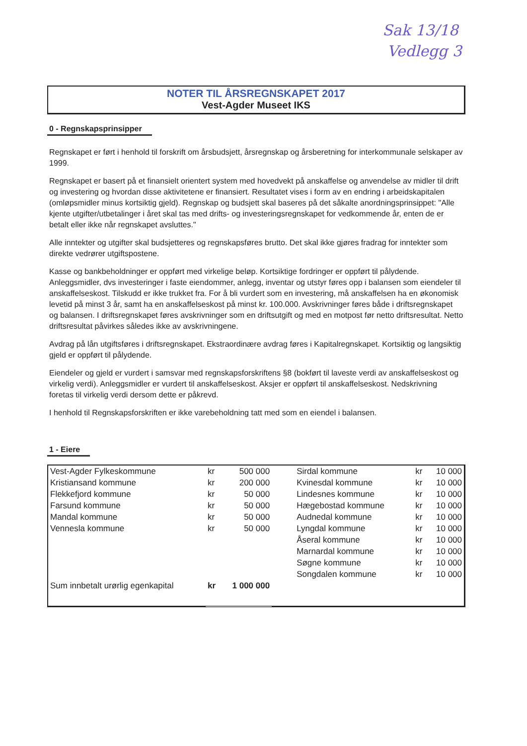Sak 13/18
Vedlegg 3
NOTER TIL ÅRSREGNSKAPET 2017
Vest-Agder Museet IKS
0 - Regnskapsprinsipper
Regnskapet er ført i henhold til forskrift om årsbudsjett, årsregnskap og årsberetning for interkommunale selskaper av 1999.
Regnskapet er basert på et finansielt orientert system med hovedvekt på anskaffelse og anvendelse av midler til drift og investering og hvordan disse aktivitetene er finansiert. Resultatet vises i form av en endring i arbeidskapitalen (omløpsmidler minus kortsiktig gjeld). Regnskap og budsjett skal baseres på det såkalte anordningsprinsippet: "Alle kjente utgifter/utbetalinger i året skal tas med drifts- og investeringsregnskapet for vedkommende år, enten de er betalt eller ikke når regnskapet avsluttes."
Alle inntekter og utgifter skal budsjetteres og regnskapsføres brutto. Det skal ikke gjøres fradrag for inntekter som direkte vedrører utgiftspostene.
Kasse og bankbeholdninger er oppført med virkelige beløp. Kortsiktige fordringer er oppført til pålydende. Anleggsmidler, dvs investeringer i faste eiendommer, anlegg, inventar og utstyr føres opp i balansen som eiendeler til anskaffelseskost. Tilskudd er ikke trukket fra. For å bli vurdert som en investering, må anskaffelsen ha en økonomisk levetid på minst 3 år, samt ha en anskaffelseskost på minst kr. 100.000. Avskrivninger føres både i driftsregnskapet og balansen. I driftsregnskapet føres avskrivninger som en driftsutgift og med en motpost før netto driftsresultat. Netto driftsresultat påvirkes således ikke av avskrivningene.
Avdrag på lån utgiftsføres i driftsregnskapet. Ekstraordinære avdrag føres i Kapitalregnskapet. Kortsiktig og langsiktig gjeld er oppført til pålydende.
Eiendeler og gjeld er vurdert i samsvar med regnskapsforskriftens §8 (bokført til laveste verdi av anskaffelseskost og virkelig verdi). Anleggsmidler er vurdert til anskaffelseskost. Aksjer er oppført til anskaffelseskost. Nedskrivning foretas til virkelig verdi dersom dette er påkrevd.
I henhold til Regnskapsforskriften er ikke varebeholdning tatt med som en eiendel i balansen.
1 - Eiere
| Vest-Agder Fylkeskommune | kr | 500 000 | Sirdal kommune | kr | 10 000 |
| Kristiansand kommune | kr | 200 000 | Kvinesdal kommune | kr | 10 000 |
| Flekkefjord kommune | kr | 50 000 | Lindesnes kommune | kr | 10 000 |
| Farsund kommune | kr | 50 000 | Hægebostad kommune | kr | 10 000 |
| Mandal kommune | kr | 50 000 | Audnedal kommune | kr | 10 000 |
| Vennesla kommune | kr | 50 000 | Lyngdal kommune | kr | 10 000 |
| | | | Åseral kommune | kr | 10 000 |
| | | | Marnardal kommune | kr | 10 000 |
| | | | Søgne kommune | kr | 10 000 |
| | | | Songdalen kommune | kr | 10 000 |
| Sum innbetalt urørlig egenkapital | kr | 1 000 000 | | | |